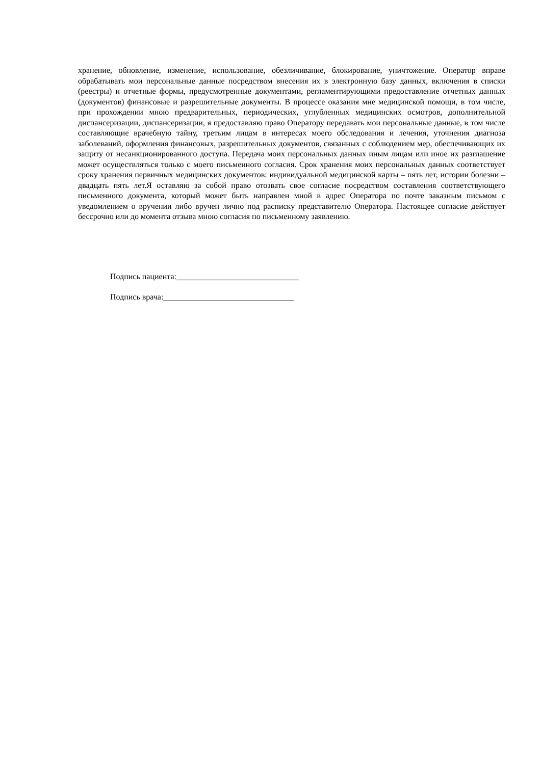хранение, обновление, изменение, использование, обезличивание, блокирование, уничтожение. Оператор вправе обрабатывать мои персональные данные посредством внесения их в электронную базу данных, включения в списки (реестры) и отчетные формы, предусмотренные документами, регламентирующими предоставление отчетных данных (документов) финансовые и разрешительные документы. В процессе оказания мне медицинской помощи, в том числе, при прохождении мною предварительных, периодических, углубленных медицинских осмотров, дополнительной диспансеризации, диспансеризации, я предоставляю право Оператору передавать мои персональные данные, в том числе составляющие врачебную тайну, третьим лицам в интересах моего обследования и лечения, уточнения диагноза заболеваний, оформления финансовых, разрешительных документов, связанных с соблюдением мер, обеспечивающих их защиту от несанкционированного доступа. Передача моих персональных данных иным лицам или иное их разглашение может осуществляться только с моего письменного согласия. Срок хранения моих персональных данных соответствует сроку хранения первичных медицинских документов: индивидуальной медицинской карты – пять лет, истории болезни – двадцать пять лет.Я оставляю за собой право отозвать свое согласие посредством составления соответствующего письменного документа, который может быть направлен мной в адрес Оператора по почте заказным письмом с уведомлением о вручении либо вручен лично под расписку представителю Оператора. Настоящее согласие действует бессрочно или до момента отзыва мною согласия по письменному заявлению.
Подпись пациента:______________________________
Подпись врача:________________________________